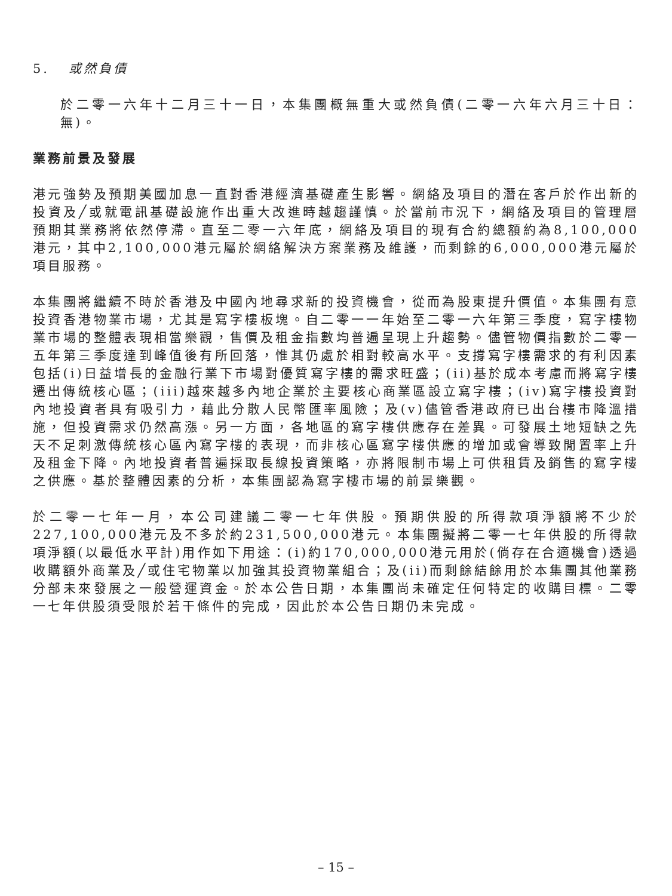5. 或然負債
於二零一六年十二月三十一日，本集團概無重大或然負債(二零一六年六月三十日：無)。
業務前景及發展
港元強勢及預期美國加息一直對香港經濟基礎產生影響。網絡及項目的潛在客戶於作出新的投資及╱或就電訊基礎設施作出重大改進時越趨謹慎。於當前市況下，網絡及項目的管理層預期其業務將依然停滯。直至二零一六年底，網絡及項目的現有合約總額約為8,100,000港元，其中2,100,000港元屬於網絡解決方案業務及維護，而剩餘的6,000,000港元屬於項目服務。
本集團將繼續不時於香港及中國內地尋求新的投資機會，從而為股東提升價值。本集團有意投資香港物業市場，尤其是寫字樓板塊。自二零一一年始至二零一六年第三季度，寫字樓物業市場的整體表現相當樂觀，售價及租金指數均普遍呈現上升趨勢。儘管物價指數於二零一五年第三季度達到峰值後有所回落，惟其仍處於相對較高水平。支撐寫字樓需求的有利因素包括(i)日益增長的金融行業下市場對優質寫字樓的需求旺盛；(ii)基於成本考慮而將寫字樓遷出傳統核心區；(iii)越來越多內地企業於主要核心商業區設立寫字樓；(iv)寫字樓投資對內地投資者具有吸引力，藉此分散人民幣匯率風險；及(v)儘管香港政府已出台樓市降溫措施，但投資需求仍然高漲。另一方面，各地區的寫字樓供應存在差異。可發展土地短缺之先天不足刺激傳統核心區內寫字樓的表現，而非核心區寫字樓供應的增加或會導致閒置率上升及租金下降。內地投資者普遍採取長線投資策略，亦將限制市場上可供租賃及銷售的寫字樓之供應。基於整體因素的分析，本集團認為寫字樓市場的前景樂觀。
於二零一七年一月，本公司建議二零一七年供股。預期供股的所得款項淨額將不少於227,100,000港元及不多於約231,500,000港元。本集團擬將二零一七年供股的所得款項淨額(以最低水平計)用作如下用途：(i)約170,000,000港元用於(倘存在合適機會)透過收購額外商業及╱或住宅物業以加強其投資物業組合；及(ii)而剩餘結餘用於本集團其他業務分部未來發展之一般營運資金。於本公告日期，本集團尚未確定任何特定的收購目標。二零一七年供股須受限於若干條件的完成，因此於本公告日期仍未完成。
– 15 –